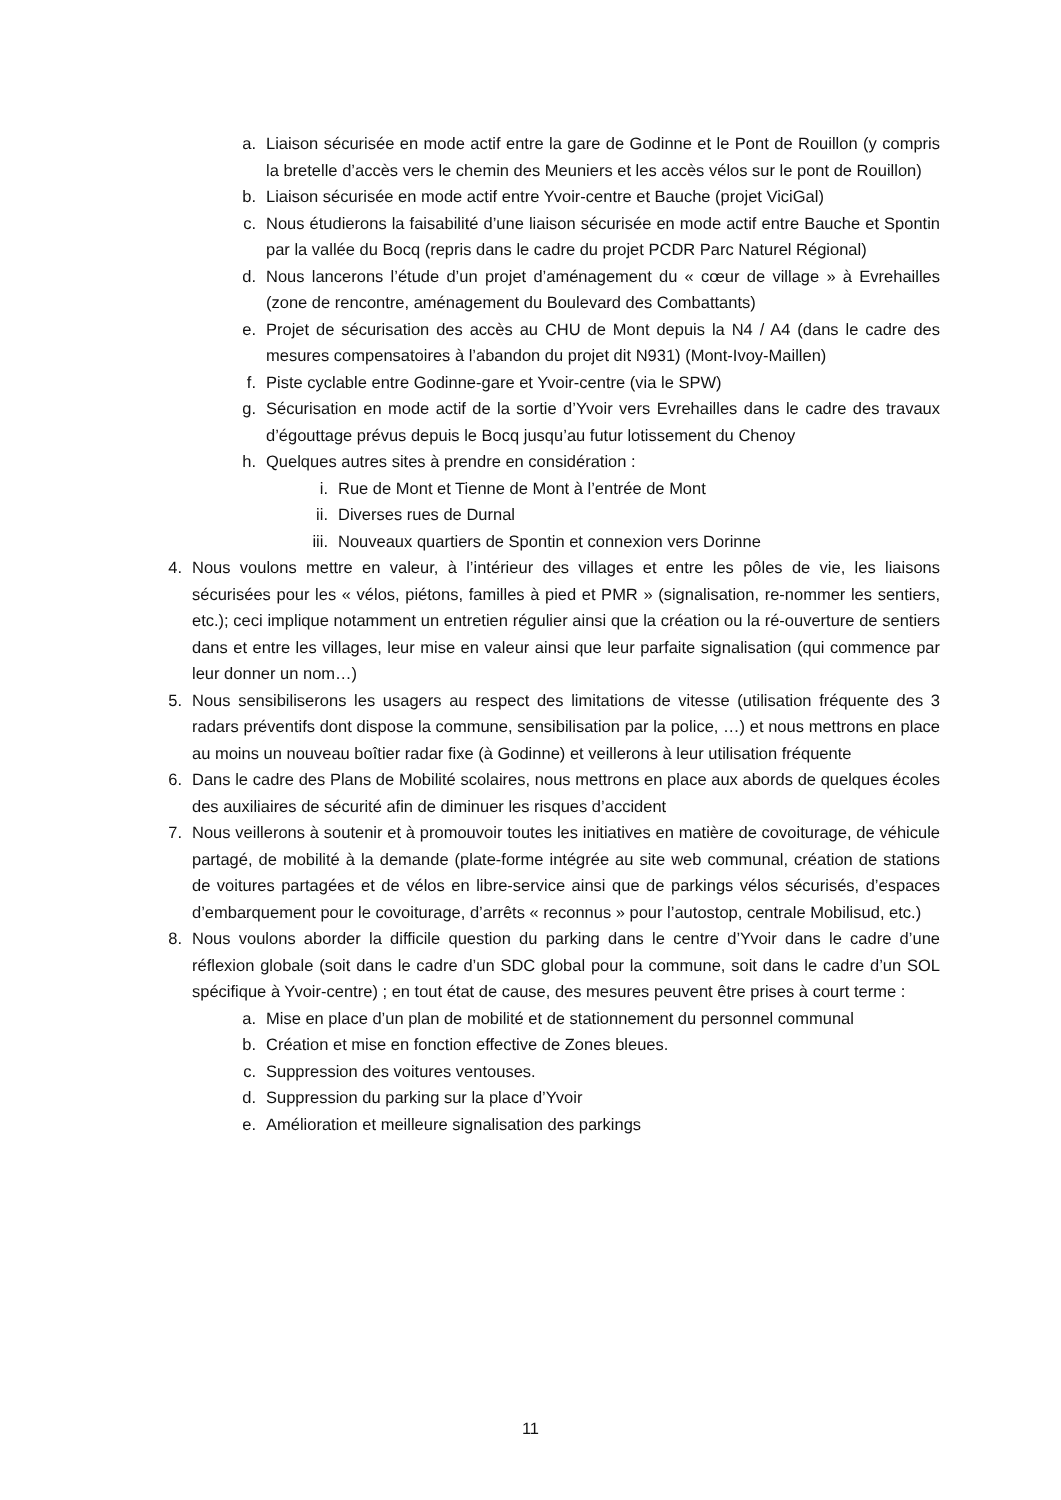a. Liaison sécurisée en mode actif entre la gare de Godinne et le Pont de Rouillon (y compris la bretelle d’accès vers le chemin des Meuniers et les accès vélos sur le pont de Rouillon)
b. Liaison sécurisée en mode actif entre Yvoir-centre et Bauche (projet ViciGal)
c. Nous étudierons la faisabilité d’une liaison sécurisée en mode actif entre Bauche et Spontin par la vallée du Bocq (repris dans le cadre du projet PCDR Parc Naturel Régional)
d. Nous lancerons l’étude d’un projet d’aménagement du « cœur de village » à Evrehailles (zone de rencontre, aménagement du Boulevard des Combattants)
e. Projet de sécurisation des accès au CHU de Mont depuis la N4 / A4 (dans le cadre des mesures compensatoires à l’abandon du projet dit N931) (Mont-Ivoy-Maillen)
f. Piste cyclable entre Godinne-gare et Yvoir-centre (via le SPW)
g. Sécurisation en mode actif de la sortie d’Yvoir vers Evrehailles dans le cadre des travaux d’égouttage prévus depuis le Bocq jusqu’au futur lotissement du Chenoy
h. Quelques autres sites à prendre en considération :
i. Rue de Mont et Tienne de Mont à l’entrée de Mont
ii. Diverses rues de Durnal
iii. Nouveaux quartiers de Spontin et connexion vers Dorinne
4. Nous voulons mettre en valeur, à l’intérieur des villages et entre les pôles de vie, les liaisons sécurisées pour les « vélos, piétons, familles à pied et PMR » (signalisation, re-nommer les sentiers, etc.); ceci implique notamment un entretien régulier ainsi que la création ou la ré-ouverture de sentiers dans et entre les villages, leur mise en valeur ainsi que leur parfaite signalisation (qui commence par leur donner un nom…)
5. Nous sensibiliserons les usagers au respect des limitations de vitesse (utilisation fréquente des 3 radars préventifs dont dispose la commune, sensibilisation par la police, …) et nous mettrons en place au moins un nouveau boîtier radar fixe (à Godinne) et veillerons à leur utilisation fréquente
6. Dans le cadre des Plans de Mobilité scolaires, nous mettrons en place aux abords de quelques écoles des auxiliaires de sécurité afin de diminuer les risques d’accident
7. Nous veillerons à soutenir et à promouvoir toutes les initiatives en matière de covoiturage, de véhicule partagé, de mobilité à la demande (plate-forme intégrée au site web communal, création de stations de voitures partagées et de vélos en libre-service ainsi que de parkings vélos sécurisés, d’espaces d’embarquement pour le covoiturage, d’arrêts « reconnus » pour l’autostop, centrale Mobilisud, etc.)
8. Nous voulons aborder la difficile question du parking dans le centre d’Yvoir dans le cadre d’une réflexion globale (soit dans le cadre d’un SDC global pour la commune, soit dans le cadre d’un SOL spécifique à Yvoir-centre) ; en tout état de cause, des mesures peuvent être prises à court terme :
a. Mise en place d’un plan de mobilité et de stationnement du personnel communal
b. Création et mise en fonction effective de Zones bleues.
c. Suppression des voitures ventouses.
d. Suppression du parking sur la place d’Yvoir
e. Amélioration et meilleure signalisation des parkings
11